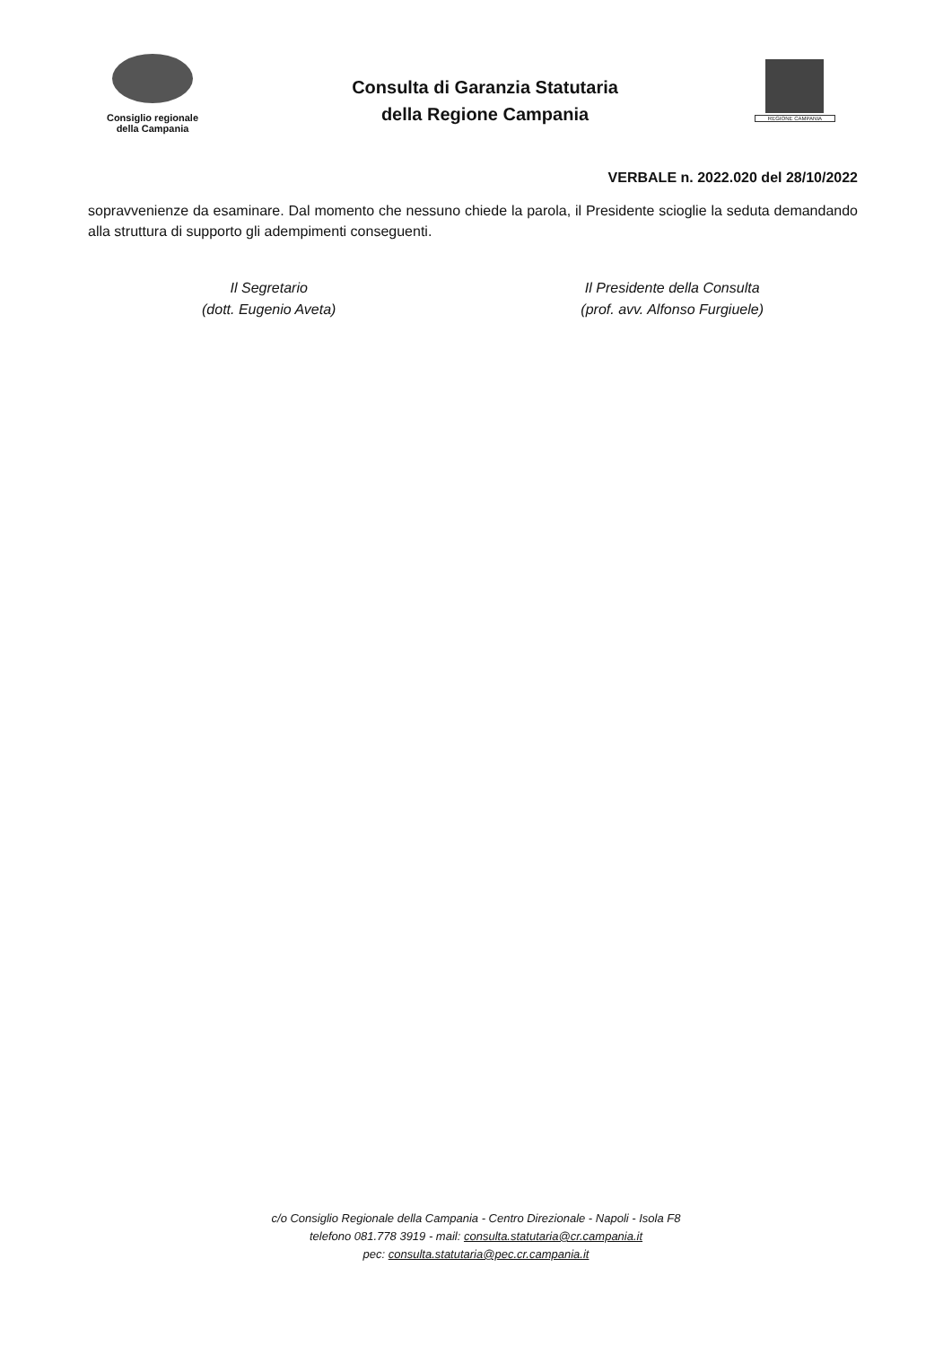Consiglio regionale
della Campania
Consulta di Garanzia Statutaria
della Regione Campania
REGIONE CAMPANIA
VERBALE n. 2022.020 del 28/10/2022
sopravvenienze da esaminare. Dal momento che nessuno chiede la parola, il Presidente scioglie la seduta demandando alla struttura di supporto gli adempimenti conseguenti.
Il Segretario
(dott. Eugenio Aveta)
Il Presidente della Consulta
(prof. avv. Alfonso Furgiuele)
c/o Consiglio Regionale della Campania - Centro Direzionale - Napoli - Isola F8
telefono 081.778 3919 - mail: consulta.statutaria@cr.campania.it
pec: consulta.statutaria@pec.cr.campania.it